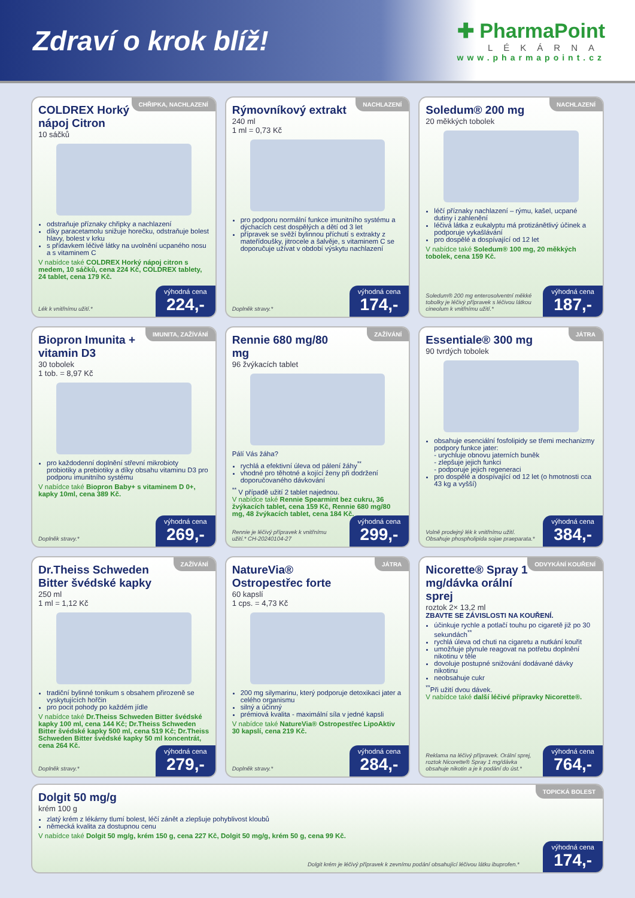Zdraví o krok blíž!
✚ PharmaPoint
LÉKÁRNA
www.pharmapoint.cz
CHŘIPKA, NACHLAZENÍ
COLDREX Horký nápoj Citron
10 sáčků
odstraňuje příznaky chřipky a nachlazení
díky paracetamolu snižuje horečku, odstraňuje bolest hlavy, bolest v krku
s přídavkem léčivé látky na uvolnění ucpaného nosu a s vitaminem C
V nabídce také COLDREX Horký nápoj citron s medem, 10 sáčků, cena 224 Kč, COLDREX tablety, 24 tablet, cena 179 Kč.
Lék k vnitřnímu užití.* výhodná cena
224,-
NACHLAZENÍ
Rýmovníkový extrakt
240 ml
1 ml = 0,73 Kč
pro podporu normální funkce imunitního systému a dýchacích cest dospělých a dětí od 3 let
přípravek se svěží bylinnou příchutí s extrakty z mateřídoušky, jitrocele a šalvěje, s vitaminem C se doporučuje užívat v období výskytu nachlazení
Doplněk stravy.* výhodná cena
174,-
NACHLAZENÍ
Soledum® 200 mg
20 měkkých tobolek
léčí příznaky nachlazení – rýmu, kašel, ucpané dutiny i zahlenění
léčivá látka z eukalyptu má protizánětlivý účinek a podporuje vykašlávání
pro dospělé a dospívající od 12 let
V nabídce také Soledum® 100 mg, 20 měkkých tobolek, cena 159 Kč.
Soledum® 200 mg enterosolventní měkké tobolky je léčivý přípravek s léčivou látkou cineolum k vnitřnímu užití.*
výhodná cena
187,-
IMUNITA, ZAŽÍVÁNÍ
Biopron Imunita + vitamin D3
30 tobolek
1 tob. = 8,97 Kč
pro každodenní doplnění střevní mikrobioty probiotiky a prebiotiky a díky obsahu vitaminu D3 pro podporu imunitního systému
V nabídce také Biopron Baby+ s vitaminem D 0+, kapky 10ml, cena 389 Kč.
Doplněk stravy.* výhodná cena
269,-
ZAŽÍVÁNÍ
Rennie 680 mg/80 mg
96 žvýkacích tablet
Pálí Vás žáha?
rychlá a efektivní úleva od pálení žáhy<sup>**</sup>
vhodné pro těhotné a kojící ženy při dodržení doporučovaného dávkování
<sup>**</sup> V případě užití 2 tablet najednou.
V nabídce také Rennie Spearmint bez cukru, 36 žvýkacích tablet, cena 159 Kč, Rennie 680 mg/80 mg, 48 žvýkacích tablet, cena 184 Kč.
Rennie je léčivý přípravek k vnitřnímu užití.* CH-20240104-27
výhodná cena
299,-
JÁTRA
Essentiale® 300 mg
90 tvrdých tobolek
obsahuje esenciální fosfolipidy se třemi mechanizmy podpory funkce jater:
- urychluje obnovu jaterních buněk
- zlepšuje jejich funkci
- podporuje jejich regeneraci
pro dospělé a dospívající od 12 let (o hmotnosti cca 43 kg a vyšší)
Volně prodejný lék k vnitřnímu užití. Obsahuje phospholipida sojae praeparata.*
výhodná cena
384,-
ZAŽÍVÁNÍ
Dr.Theiss Schweden Bitter švédské kapky
250 ml
1 ml = 1,12 Kč
tradiční bylinné tonikum s obsahem přirozeně se vyskytujících hořčin
pro pocit pohody po každém jídle
V nabídce také Dr.Theiss Schweden Bitter švédské kapky 100 ml, cena 144 Kč; Dr.Theiss Schweden Bitter švédské kapky 500 ml, cena 519 Kč; Dr.Theiss Schweden Bitter švédské kapky 50 ml koncentrát, cena 264 Kč.
Doplněk stravy.* výhodná cena
279,-
JÁTRA
NatureVia® Ostropestřec forte
60 kapslí
1 cps. = 4,73 Kč
200 mg silymarinu, který podporuje detoxikaci jater a celého organismu
silný a účinný
prémiová kvalita - maximální síla v jedné kapsli
V nabídce také NatureVia® Ostropestřec LipoAktiv 30 kapslí, cena 219 Kč.
Doplněk stravy.* výhodná cena
284,-
ODVYKÁNÍ KOUŘENÍ
Nicorette® Spray 1 mg/dávka orální sprej
roztok 2× 13,2 ml
ZBAVTE SE ZÁVISLOSTI NA KOUŘENÍ.
účinkuje rychle a potlačí touhu po cigaretě již po 30 sekundách<sup>**</sup>
rychlá úleva od chuti na cigaretu a nutkání kouřit
umožňuje plynule reagovat na potřebu doplnění nikotinu v těle
dovoluje postupné snižování dodávané dávky nikotinu
neobsahuje cukr
<sup>**</sup> Při užití dvou dávek.
V nabídce také další léčivé přípravky Nicorette®.
Reklama na léčivý přípravek. Orální sprej, roztok Nicorette® Spray 1 mg/dávka obsahuje nikotin a je k podání do úst.*
výhodná cena
764,-
TOPICKÁ BOLEST
Dolgit 50 mg/g
krém 100 g
zlatý krém z lékárny tlumí bolest, léčí zánět a zlepšuje pohyblivost kloubů
německá kvalita za dostupnou cenu
V nabídce také Dolgit 50 mg/g, krém 150 g, cena 227 Kč, Dolgit 50 mg/g, krém 50 g, cena 99 Kč.
Dolgit krém je léčivý přípravek k zevnímu podání obsahující léčivou látku ibuprofen.*
výhodná cena
174,-